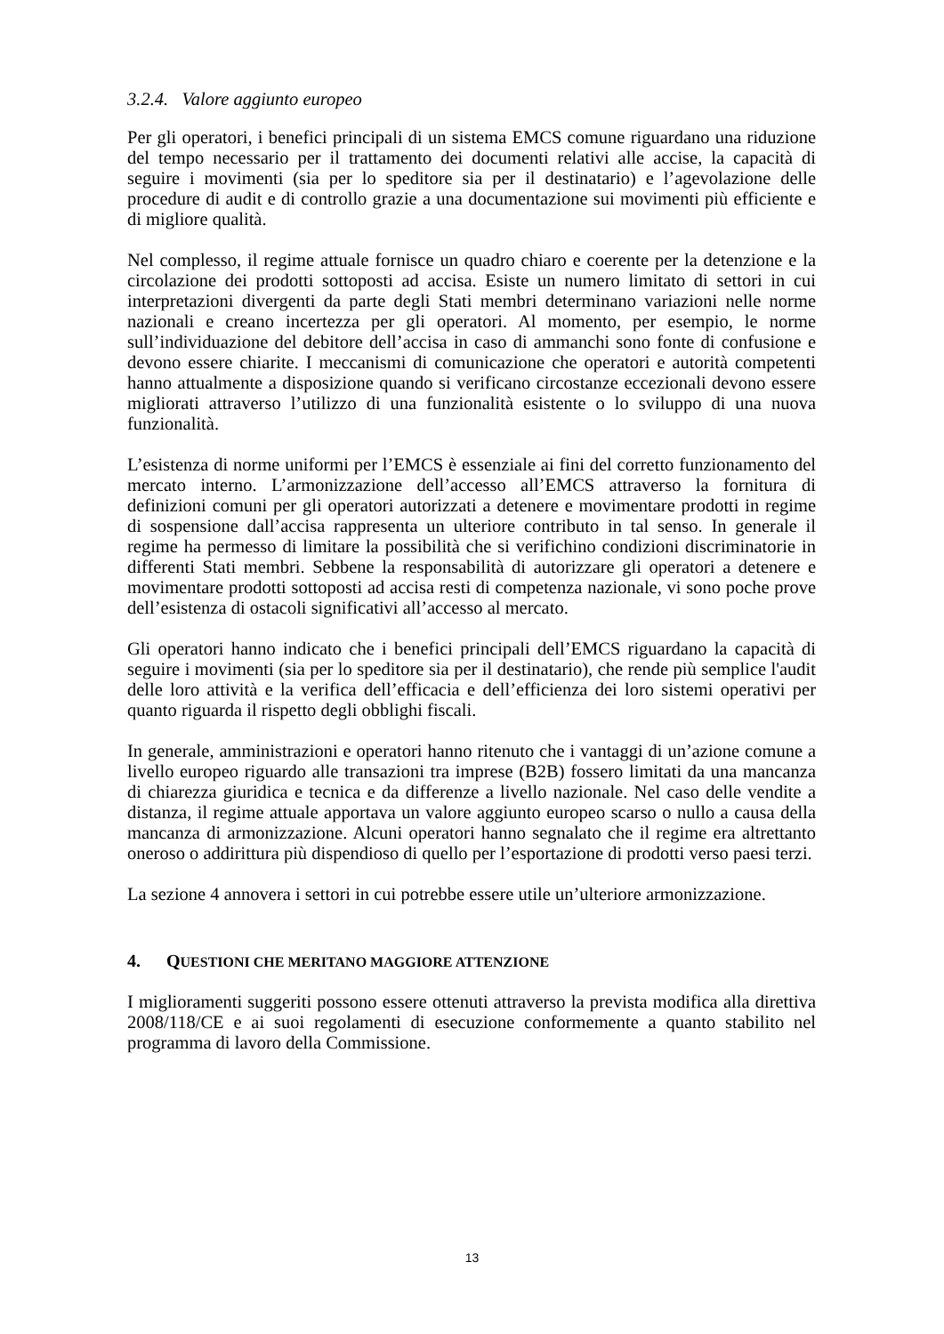3.2.4. Valore aggiunto europeo
Per gli operatori, i benefici principali di un sistema EMCS comune riguardano una riduzione del tempo necessario per il trattamento dei documenti relativi alle accise, la capacità di seguire i movimenti (sia per lo speditore sia per il destinatario) e l’agevolazione delle procedure di audit e di controllo grazie a una documentazione sui movimenti più efficiente e di migliore qualità.
Nel complesso, il regime attuale fornisce un quadro chiaro e coerente per la detenzione e la circolazione dei prodotti sottoposti ad accisa. Esiste un numero limitato di settori in cui interpretazioni divergenti da parte degli Stati membri determinano variazioni nelle norme nazionali e creano incertezza per gli operatori. Al momento, per esempio, le norme sull’individuazione del debitore dell’accisa in caso di ammanchi sono fonte di confusione e devono essere chiarite. I meccanismi di comunicazione che operatori e autorità competenti hanno attualmente a disposizione quando si verificano circostanze eccezionali devono essere migliorati attraverso l’utilizzo di una funzionalità esistente o lo sviluppo di una nuova funzionalità.
L’esistenza di norme uniformi per l’EMCS è essenziale ai fini del corretto funzionamento del mercato interno. L’armonizzazione dell’accesso all’EMCS attraverso la fornitura di definizioni comuni per gli operatori autorizzati a detenere e movimentare prodotti in regime di sospensione dall’accisa rappresenta un ulteriore contributo in tal senso. In generale il regime ha permesso di limitare la possibilità che si verifichino condizioni discriminatorie in differenti Stati membri. Sebbene la responsabilità di autorizzare gli operatori a detenere e movimentare prodotti sottoposti ad accisa resti di competenza nazionale, vi sono poche prove dell’esistenza di ostacoli significativi all’accesso al mercato.
Gli operatori hanno indicato che i benefici principali dell’EMCS riguardano la capacità di seguire i movimenti (sia per lo speditore sia per il destinatario), che rende più semplice l'audit delle loro attività e la verifica dell’efficacia e dell’efficienza dei loro sistemi operativi per quanto riguarda il rispetto degli obblighi fiscali.
In generale, amministrazioni e operatori hanno ritenuto che i vantaggi di un’azione comune a livello europeo riguardo alle transazioni tra imprese (B2B) fossero limitati da una mancanza di chiarezza giuridica e tecnica e da differenze a livello nazionale. Nel caso delle vendite a distanza, il regime attuale apportava un valore aggiunto europeo scarso o nullo a causa della mancanza di armonizzazione. Alcuni operatori hanno segnalato che il regime era altrettanto oneroso o addirittura più dispendioso di quello per l’esportazione di prodotti verso paesi terzi.
La sezione 4 annovera i settori in cui potrebbe essere utile un’ulteriore armonizzazione.
4. QUESTIONI CHE MERITANO MAGGIORE ATTENZIONE
I miglioramenti suggeriti possono essere ottenuti attraverso la prevista modifica alla direttiva 2008/118/CE e ai suoi regolamenti di esecuzione conformemente a quanto stabilito nel programma di lavoro della Commissione.
13